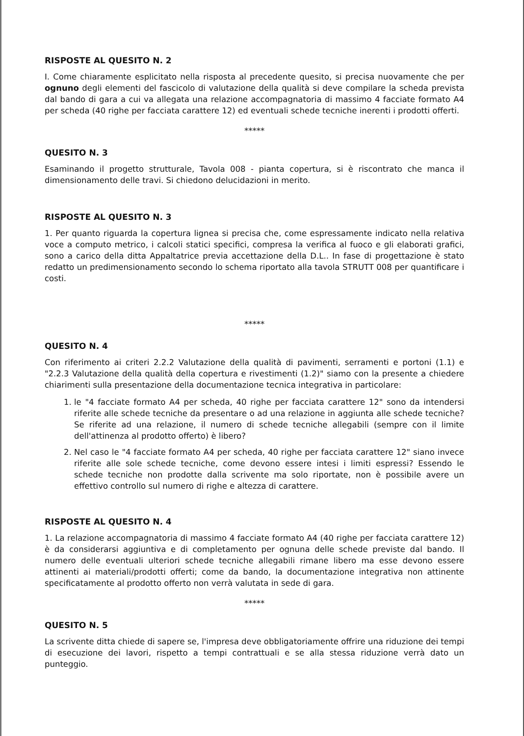RISPOSTE AL QUESITO N. 2
I. Come chiaramente esplicitato nella risposta al precedente quesito, si precisa nuovamente che per ognuno degli elementi del fascicolo di valutazione della qualità si deve compilare la scheda prevista dal bando di gara a cui va allegata una relazione accompagnatoria di massimo 4 facciate formato A4 per scheda (40 righe per facciata carattere 12) ed eventuali schede tecniche inerenti i prodotti offerti.
*****
QUESITO N. 3
Esaminando il progetto strutturale, Tavola 008 - pianta copertura, si è riscontrato che manca il dimensionamento delle travi. Si chiedono delucidazioni in merito.
RISPOSTE AL QUESITO N. 3
1. Per quanto riguarda la copertura lignea si precisa che, come espressamente indicato nella relativa voce a computo metrico, i calcoli statici specifici, compresa la verifica al fuoco e gli elaborati grafici, sono a carico della ditta Appaltatrice previa accettazione della D.L.. In fase di progettazione è stato redatto un predimensionamento secondo lo schema riportato alla tavola STRUTT 008 per quantificare i costi.
*****
QUESITO N. 4
Con riferimento ai criteri 2.2.2 Valutazione della qualità di pavimenti, serramenti e portoni (1.1) e "2.2.3 Valutazione della qualità della copertura e rivestimenti (1.2)" siamo con la presente a chiedere chiarimenti sulla presentazione della documentazione tecnica integrativa in particolare:
1. le "4 facciate formato A4 per scheda, 40 righe per facciata carattere 12" sono da intendersi riferite alle schede tecniche da presentare o ad una relazione in aggiunta alle schede tecniche? Se riferite ad una relazione, il numero di schede tecniche allegabili (sempre con il limite dell'attinenza al prodotto offerto) è libero?
2. Nel caso le "4 facciate formato A4 per scheda, 40 righe per facciata carattere 12" siano invece riferite alle sole schede tecniche, come devono essere intesi i limiti espressi? Essendo le schede tecniche non prodotte dalla scrivente ma solo riportate, non è possibile avere un effettivo controllo sul numero di righe e altezza di carattere.
RISPOSTE AL QUESITO N. 4
1. La relazione accompagnatoria di massimo 4 facciate formato A4 (40 righe per facciata carattere 12) è da considerarsi aggiuntiva e di completamento per ognuna delle schede previste dal bando. Il numero delle eventuali ulteriori schede tecniche allegabili rimane libero ma esse devono essere attinenti ai materiali/prodotti offerti; come da bando, la documentazione integrativa non attinente specificatamente al prodotto offerto non verrà valutata in sede di gara.
*****
QUESITO N. 5
La scrivente ditta chiede di sapere se, l'impresa deve obbligatoriamente offrire una riduzione dei tempi di esecuzione dei lavori, rispetto a tempi contrattuali e se alla stessa riduzione verrà dato un punteggio.